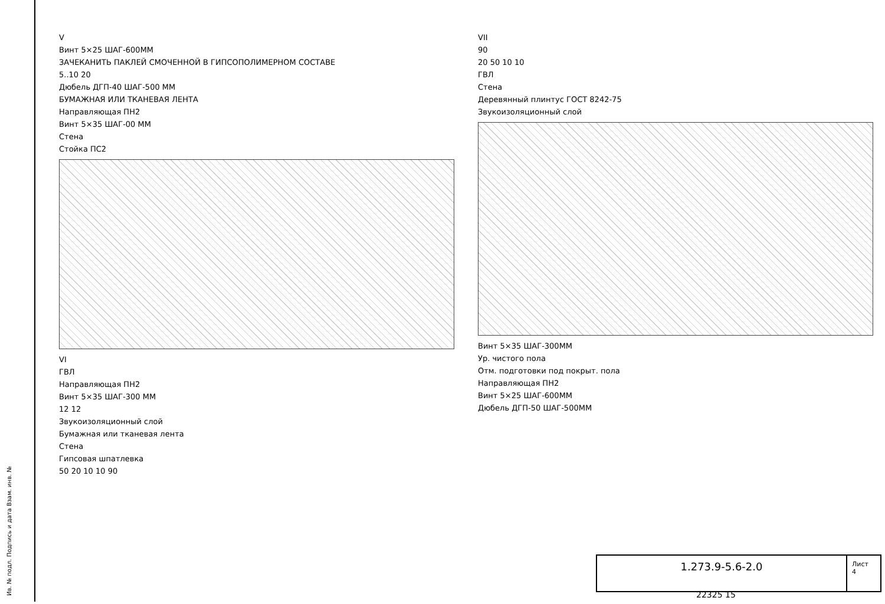V
Винт 5×25 ШАГ-600ММ
ЗАЧЕКАНИТЬ ПАКЛЕЙ СМОЧЕННОЙ В ГИПСОПОЛИМЕРНОМ СОСТАВЕ
5..10 20
Дюбель ДГП-40 ШАГ-500 ММ
БУМАЖНАЯ ИЛИ ТКАНЕВАЯ ЛЕНТА
Направляющая ПН2
Винт 5×35 ШАГ-00 ММ
Стена
Стойка ПС2
VI
ГВЛ
Направляющая ПН2
Винт 5×35 ШАГ-300 ММ
12 12
Звукоизоляционный слой
Бумажная или тканевая лента
Стена
Гипсовая шпатлевка
50 20 10 10 90
VII
90
20 50 10 10
ГВЛ
Стена
Деревянный плинтус ГОСТ 8242-75
Звукоизоляционный слой
Винт 5×35 ШАГ-300ММ
Ур. чистого пола
Отм. подготовки под покрыт. пола
Направляющая ПН2
Винт 5×25 ШАГ-600ММ
Дюбель ДГП-50 ШАГ-500ММ
1.273.9-5.6-2.0
Лист
4
22325 15
Ив. № подл. Подпись и дата Взам. инв. №